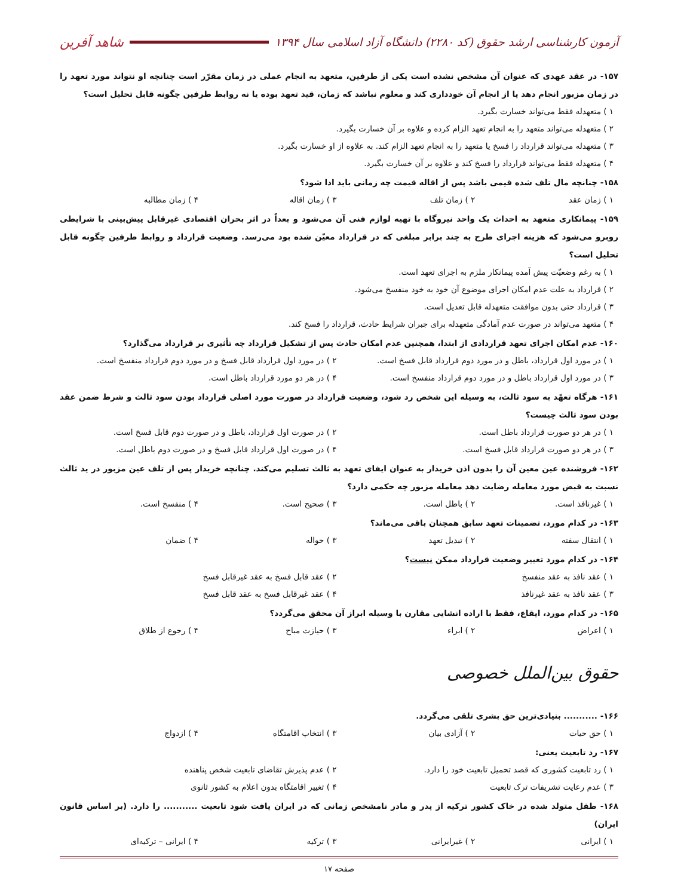آزمون کارشناسی ارشد حقوق (کد ۲۲۸۰) دانشگاه آزاد اسلامی سال ۱۳۹۴
شاهد آفرین
۱۵۷- در عقد عهدی که عنوان آن مشخص نشده است یکی از طرفین، متعهد به انجام عملی در زمان مقرّر است چنانچه او نتواند مورد تعهد را در زمان مزبور انجام دهد یا از انجام آن خودداری کند و معلوم نباشد که زمان، قید تعهد بوده یا نه روابط طرفین چگونه قابل تحلیل است؟
۱ ) متعهدله فقط می‌تواند خسارت بگیرد.
۲ ) متعهدله می‌تواند متعهد را به انجام تعهد الزام کرده و علاوه بر آن خسارت بگیرد.
۳ ) متعهدله می‌تواند قرارداد را فسخ یا متعهد را به انجام تعهد الزام کند. به علاوه از او خسارت بگیرد.
۴ ) متعهدله فقط می‌تواند قرارداد را فسخ کند و علاوه بر آن خسارت بگیرد.
۱۵۸- چنانچه مال تلف شده قیمی باشد پس از اقاله قیمت چه زمانی باید ادا شود؟
۱ ) زمان عقد ۲ ) زمان تلف ۳ ) زمان اقاله ۴ ) زمان مطالبه
۱۵۹- پیمانکاری متعهد به احداث یک واحد نیروگاه با تهیه لوازم فنی آن می‌شود و بعداً در اثر بحران اقتصادی غیرقابل پیش‌بینی با شرایطی روبرو می‌شود که هزینه اجرای طرح به چند برابر مبلغی که در قرارداد معیّن شده بود می‌رسد. وضعیت قرارداد و روابط طرفین چگونه قابل تحلیل است؟
۱ ) به رغم وضعیّت پیش آمده پیمانکار ملزم به اجرای تعهد است.
۲ ) قرارداد به علت عدم امکان اجرای موضوع آن خود به خود منفسخ می‌شود.
۳ ) قرارداد حتی بدون موافقت متعهدله قابل تعدیل است.
۴ ) متعهد می‌تواند در صورت عدم آمادگی متعهدله برای جبران شرایط حادث، قرارداد را فسخ کند.
۱۶۰- عدم امکان اجرای تعهد قراردادی از ابتدا، همچنین عدم امکان حادث پس از تشکیل قرارداد چه تأثیری بر قرارداد می‌گذارد؟
۱ ) در مورد اول قرارداد، باطل و در مورد دوم قرارداد قابل فسخ است. ۲ ) در مورد اول قرارداد قابل فسخ و در مورد دوم قرارداد منفسخ است.
۳ ) در مورد اول قرارداد باطل و در مورد دوم قرارداد منفسخ است. ۴ ) در هر دو مورد قرارداد باطل است.
۱۶۱- هرگاه تعهّد به سود ثالث، به وسیله این شخص رد شود، وضعیت قرارداد در صورت مورد اصلی قرارداد بودن سود ثالث و شرط ضمن عقد بودن سود ثالث چیست؟
۱ ) در هر دو صورت قرارداد باطل است. ۲ ) در صورت اول قرارداد، باطل و در صورت دوم قابل فسخ است.
۳ ) در هر دو صورت قرارداد قابل فسخ است. ۴ ) در صورت اول قرارداد قابل فسخ و در صورت دوم باطل است.
۱۶۲- فروشنده عین معین آن را بدون اذن خریدار به عنوان ایفای تعهد به ثالث تسلیم می‌کند. چنانچه خریدار پس از تلف عین مزبور در ید ثالث نسبت به قبض مورد معامله رضایت دهد معامله مزبور چه حکمی دارد؟
۱ ) غیرنافذ است. ۲ ) باطل است. ۳ ) صحیح است. ۴ ) منفسخ است.
۱۶۳- در کدام مورد، تضمینات تعهد سابق همچنان باقی می‌ماند؟
۱ ) انتقال سفته ۲ ) تبدیل تعهد ۳ ) حواله ۴ ) ضمان
۱۶۴- در کدام مورد تغییر وضعیت قرارداد ممکن نیست؟
۱ ) عقد نافذ به عقد منفسخ ۲ ) عقد قابل فسخ به عقد غیرقابل فسخ
۳ ) عقد نافذ به عقد غیرنافذ ۴ ) عقد غیرقابل فسخ به عقد قابل فسخ
۱۶۵- در کدام مورد، ایقاع، فقط با اراده انشایی مقارن با وسیله ابراز آن محقق می‌گردد؟
۱ ) اعراض ۲ ) ابراء ۳ ) حیازت مباح ۴ ) رجوع از طلاق
حقوق بین‌الملل خصوصی
۱۶۶- ........... بنیادی‌ترین حق بشری تلقی می‌گردد.
۱ ) حق حیات ۲ ) آزادی بیان ۳ ) انتخاب اقامتگاه ۴ ) ازدواج
۱۶۷- رد تابعیت یعنی:
۱ ) رد تابعیت کشوری که قصد تحمیل تابعیت خود را دارد. ۲ ) عدم پذیرش تقاضای تابعیت شخص پناهنده
۳ ) عدم رعایت تشریفات ترک تابعیت ۴ ) تغییر اقامتگاه بدون اعلام به کشور ثانوی
۱۶۸- طفل متولد شده در خاک کشور ترکیه از پدر و مادر نامشخص زمانی که در ایران یافت شود تابعیت ........... را دارد. (بر اساس قانون ایران)
۱ ) ایرانی ۲ ) غیرایرانی ۳ ) ترکیه ۴ ) ایرانی – ترکیه‌ای
صفحه ۱۷